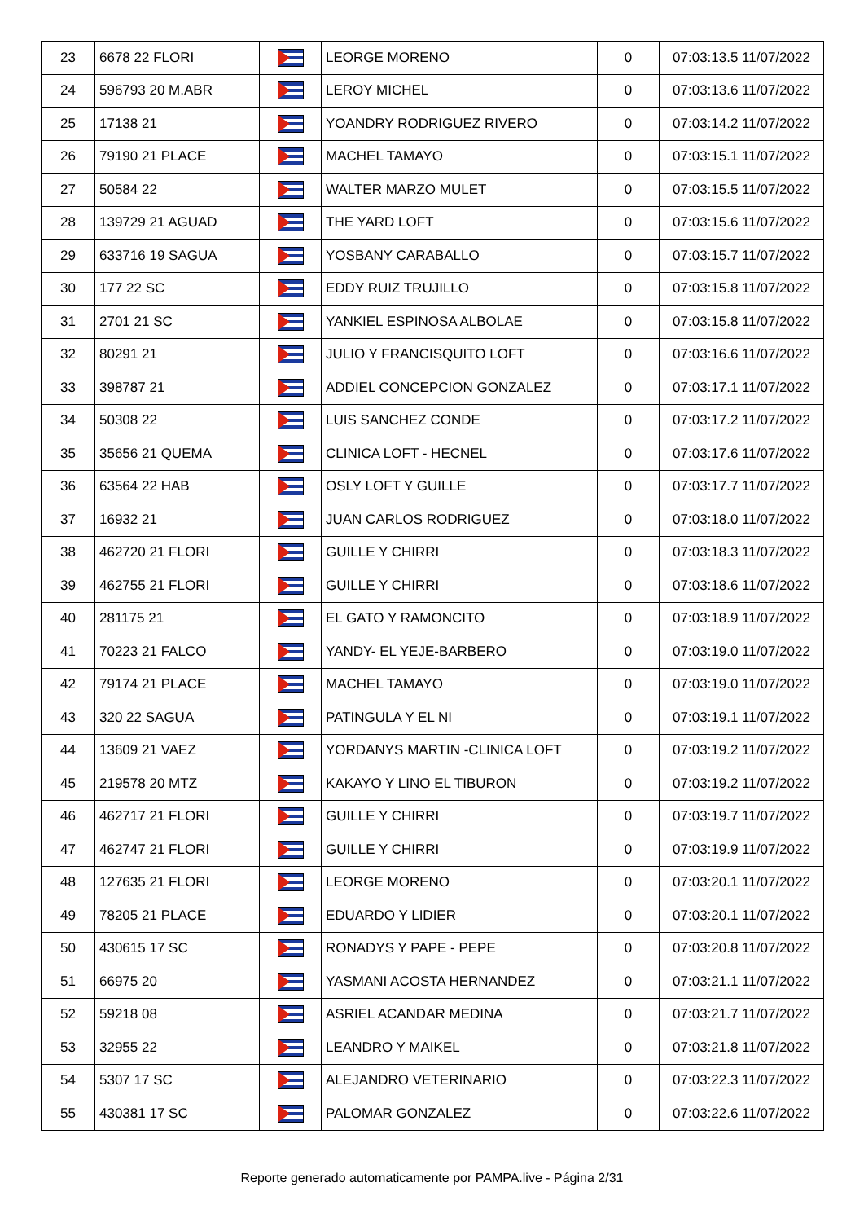| 23 | 6678 22 FLORI | | LEORGE MORENO | 0 | 07:03:13.5 11/07/2022 |
| 24 | 596793 20 M.ABR | | LEROY MICHEL | 0 | 07:03:13.6 11/07/2022 |
| 25 | 17138 21 | | YOANDRY RODRIGUEZ RIVERO | 0 | 07:03:14.2 11/07/2022 |
| 26 | 79190 21 PLACE | | MACHEL TAMAYO | 0 | 07:03:15.1 11/07/2022 |
| 27 | 50584 22 | | WALTER MARZO MULET | 0 | 07:03:15.5 11/07/2022 |
| 28 | 139729 21 AGUAD | | THE YARD LOFT | 0 | 07:03:15.6 11/07/2022 |
| 29 | 633716 19 SAGUA | | YOSBANY CARABALLO | 0 | 07:03:15.7 11/07/2022 |
| 30 | 177 22 SC | | EDDY RUIZ TRUJILLO | 0 | 07:03:15.8 11/07/2022 |
| 31 | 2701 21 SC | | YANKIEL ESPINOSA ALBOLAE | 0 | 07:03:15.8 11/07/2022 |
| 32 | 80291 21 | | JULIO Y FRANCISQUITO LOFT | 0 | 07:03:16.6 11/07/2022 |
| 33 | 398787 21 | | ADDIEL CONCEPCION GONZALEZ | 0 | 07:03:17.1 11/07/2022 |
| 34 | 50308 22 | | LUIS SANCHEZ CONDE | 0 | 07:03:17.2 11/07/2022 |
| 35 | 35656 21 QUEMA | | CLINICA LOFT - HECNEL | 0 | 07:03:17.6 11/07/2022 |
| 36 | 63564 22 HAB | | OSLY LOFT Y GUILLE | 0 | 07:03:17.7 11/07/2022 |
| 37 | 16932 21 | | JUAN CARLOS RODRIGUEZ | 0 | 07:03:18.0 11/07/2022 |
| 38 | 462720 21 FLORI | | GUILLE Y CHIRRI | 0 | 07:03:18.3 11/07/2022 |
| 39 | 462755 21 FLORI | | GUILLE Y CHIRRI | 0 | 07:03:18.6 11/07/2022 |
| 40 | 281175 21 | | EL GATO Y RAMONCITO | 0 | 07:03:18.9 11/07/2022 |
| 41 | 70223 21 FALCO | | YANDY- EL YEJE-BARBERO | 0 | 07:03:19.0 11/07/2022 |
| 42 | 79174 21 PLACE | | MACHEL TAMAYO | 0 | 07:03:19.0 11/07/2022 |
| 43 | 320 22 SAGUA | | PATINGULA Y EL NI | 0 | 07:03:19.1 11/07/2022 |
| 44 | 13609 21 VAEZ | | YORDANYS MARTIN -CLINICA LOFT | 0 | 07:03:19.2 11/07/2022 |
| 45 | 219578 20 MTZ | | KAKAYO Y LINO EL TIBURON | 0 | 07:03:19.2 11/07/2022 |
| 46 | 462717 21 FLORI | | GUILLE Y CHIRRI | 0 | 07:03:19.7 11/07/2022 |
| 47 | 462747 21 FLORI | | GUILLE Y CHIRRI | 0 | 07:03:19.9 11/07/2022 |
| 48 | 127635 21 FLORI | | LEORGE MORENO | 0 | 07:03:20.1 11/07/2022 |
| 49 | 78205 21 PLACE | | EDUARDO Y LIDIER | 0 | 07:03:20.1 11/07/2022 |
| 50 | 430615 17 SC | | RONADYS Y PAPE - PEPE | 0 | 07:03:20.8 11/07/2022 |
| 51 | 66975 20 | | YASMANI ACOSTA HERNANDEZ | 0 | 07:03:21.1 11/07/2022 |
| 52 | 59218 08 | | ASRIEL ACANDAR MEDINA | 0 | 07:03:21.7 11/07/2022 |
| 53 | 32955 22 | | LEANDRO Y MAIKEL | 0 | 07:03:21.8 11/07/2022 |
| 54 | 5307 17 SC | | ALEJANDRO VETERINARIO | 0 | 07:03:22.3 11/07/2022 |
| 55 | 430381 17 SC | | PALOMAR GONZALEZ | 0 | 07:03:22.6 11/07/2022 |
Reporte generado automaticamente por PAMPA.live - Página 2/31